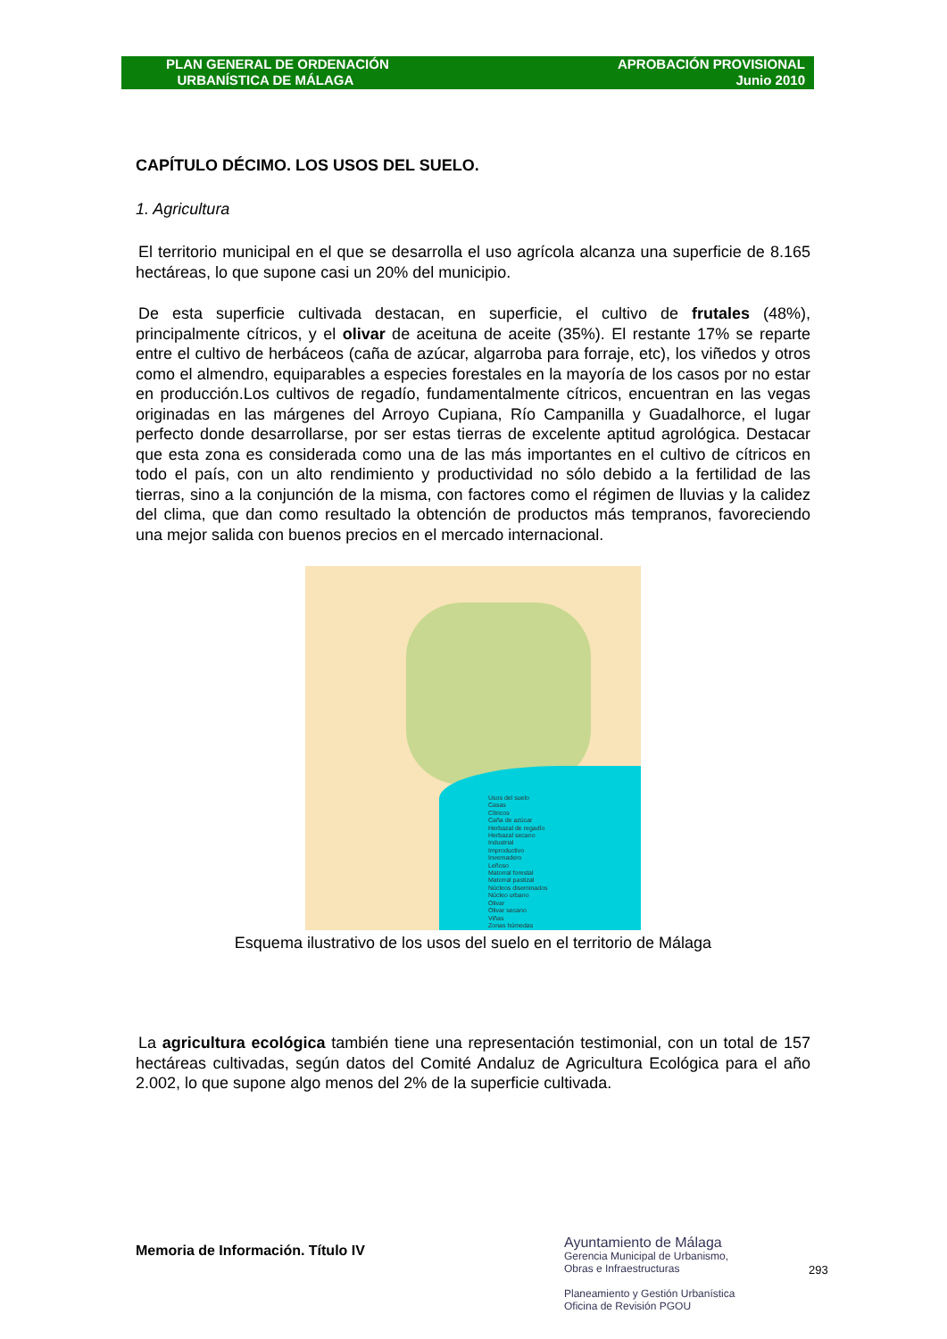PLAN GENERAL DE ORDENACIÓN
URBANÍSTICA DE MÁLAGA
APROBACIÓN PROVISIONAL
Junio 2010
CAPÍTULO DÉCIMO. LOS USOS DEL SUELO.
1. Agricultura
El territorio municipal en el que se desarrolla el uso agrícola alcanza una superficie de 8.165 hectáreas, lo que supone casi un 20% del municipio.
De esta superficie cultivada destacan, en superficie, el cultivo de frutales (48%), principalmente cítricos, y el olivar de aceituna de aceite (35%). El restante 17% se reparte entre el cultivo de herbáceos (caña de azúcar, algarroba para forraje, etc), los viñedos y otros como el almendro, equiparables a especies forestales en la mayoría de los casos por no estar en producción.Los cultivos de regadío, fundamentalmente cítricos, encuentran en las vegas originadas en las márgenes del Arroyo Cupiana, Río Campanilla y Guadalhorce, el lugar perfecto donde desarrollarse, por ser estas tierras de excelente aptitud agrológica. Destacar que esta zona es considerada como una de las más importantes en el cultivo de cítricos en todo el país, con un alto rendimiento y productividad no sólo debido a la fertilidad de las tierras, sino a la conjunción de la misma, con factores como el régimen de lluvias y la calidez del clima, que dan como resultado la obtención de productos más tempranos, favoreciendo una mejor salida con buenos precios en el mercado internacional.
Usos del suelo
Casas
Cítricos
Caña de azúcar
Herbazal de regadío
Herbazal secano
Industrial
Improductivo
Invernadero
Leñoso
Matorral forestal
Matorral pastizal
Núcleos diseminados
Núcleo urbano
Olivar
Olivar secano
Viñas
Zonas húmedas
Esquema ilustrativo de los usos del suelo en el territorio de Málaga
La agricultura ecológica también tiene una representación testimonial, con un total de 157 hectáreas cultivadas, según datos del Comité Andaluz de Agricultura Ecológica para el año 2.002, lo que supone algo menos del 2% de la superficie cultivada.
Memoria de Información. Título IV
Ayuntamiento de Málaga
Gerencia Municipal de Urbanismo,
Obras e Infraestructuras
Planeamiento y Gestión Urbanística
Oficina de Revisión PGOU
293